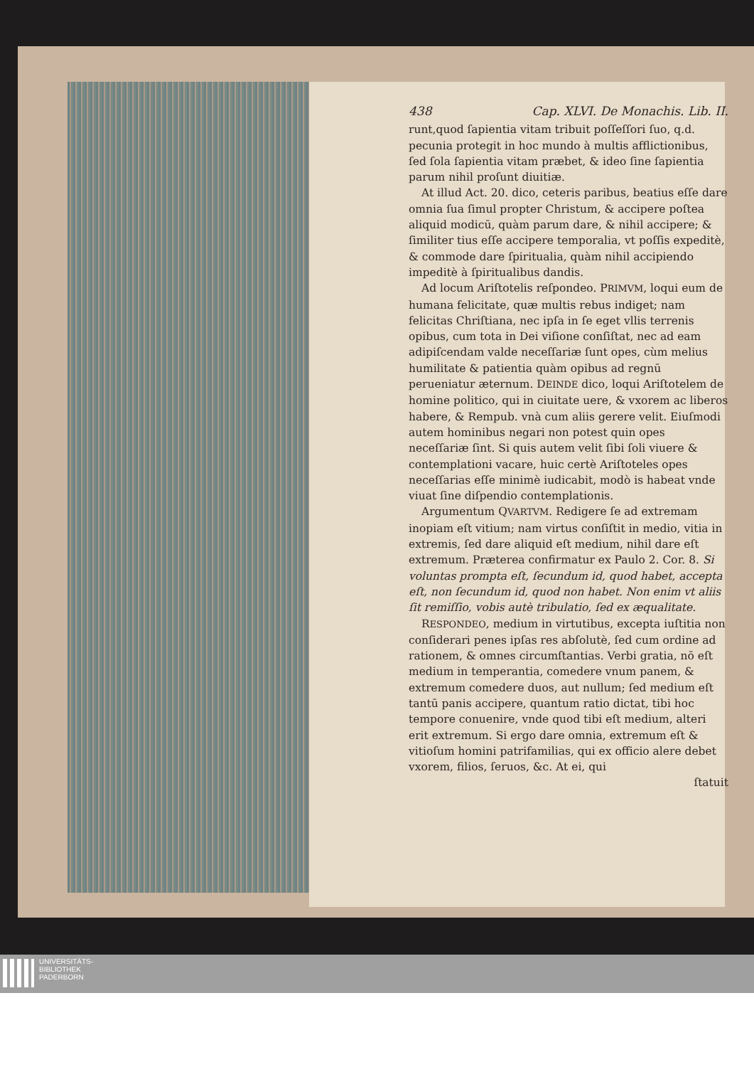438 Cap. XLVI. De Monachis. Lib. II.
runt,quod ſapientia vitam tribuit poſſeſſori ſuo, q.d. pecunia protegit in hoc mundo à multis afflictionibus, ſed ſola ſapientia vitam præbet, & ideo ſine ſapientia parum nihil proſunt diuitiæ.
At illud Act. 20. dico, ceteris paribus, beatius eſſe dare omnia ſua ſimul propter Christum, & accipere poſtea aliquid modicū, quàm parum dare, & nihil accipere; & ſimiliter tius eſſe accipere temporalia, vt poſſis expeditè, & commode dare ſpiritualia, quàm nihil accipiendo impeditè à ſpiritualibus dandis.
Ad locum Ariſtotelis reſpondeo. PRIMVM, loqui eum de humana felicitate, quæ multis rebus indiget; nam felicitas Chriſtiana, nec ipſa in ſe eget vllis terrenis opibus, cum tota in Dei viſione conſiſtat, nec ad eam adipiſcendam valde neceſſariæ ſunt opes, cùm melius humilitate & patientia quàm opibus ad regnū perueniatur æternum. DEINDE dico, loqui Ariſtotelem de homine politico, qui in ciuitate uere, & vxorem ac liberos habere, & Rempub. vnà cum aliis gerere velit. Eiuſmodi autem hominibus negari non potest quin opes neceſſariæ ſint. Si quis autem velit ſibi ſoli viuere & contemplationi vacare, huic certè Ariſtoteles opes neceſſarias eſſe minimè iudicabit, modò is habeat vnde viuat ſine diſpendio contemplationis.
Argumentum QVARTVM. Redigere ſe ad extremam inopiam eſt vitium; nam virtus conſiſtit in medio, vitia in extremis, ſed dare aliquid eſt medium, nihil dare eſt extremum. Præterea confirmatur ex Paulo 2. Cor. 8. Si voluntas prompta eſt, ſecundum id, quod habet, accepta eſt, non ſecundum id, quod non habet. Non enim vt aliis ſit remiſſio, vobis autè tribulatio, ſed ex æqualitate.
RESPONDEO, medium in virtutibus, excepta iuſtitia non conſiderari penes ipſas res abſolutè, ſed cum ordine ad rationem, & omnes circumſtantias. Verbi gratia, nō eſt medium in temperantia, comedere vnum panem, & extremum comedere duos, aut nullum; ſed medium eſt tantū panis accipere, quantum ratio dictat, tibi hoc tempore conuenire, vnde quod tibi eſt medium, alteri erit extremum. Si ergo dare omnia, extremum eſt & vitioſum homini patrifamilias, qui ex officio alere debet vxorem, filios, ſeruos, &c. At ei, qui
ſtatuit
UNIVERSITÄTS-
BIBLIOTHEK
PADERBORN